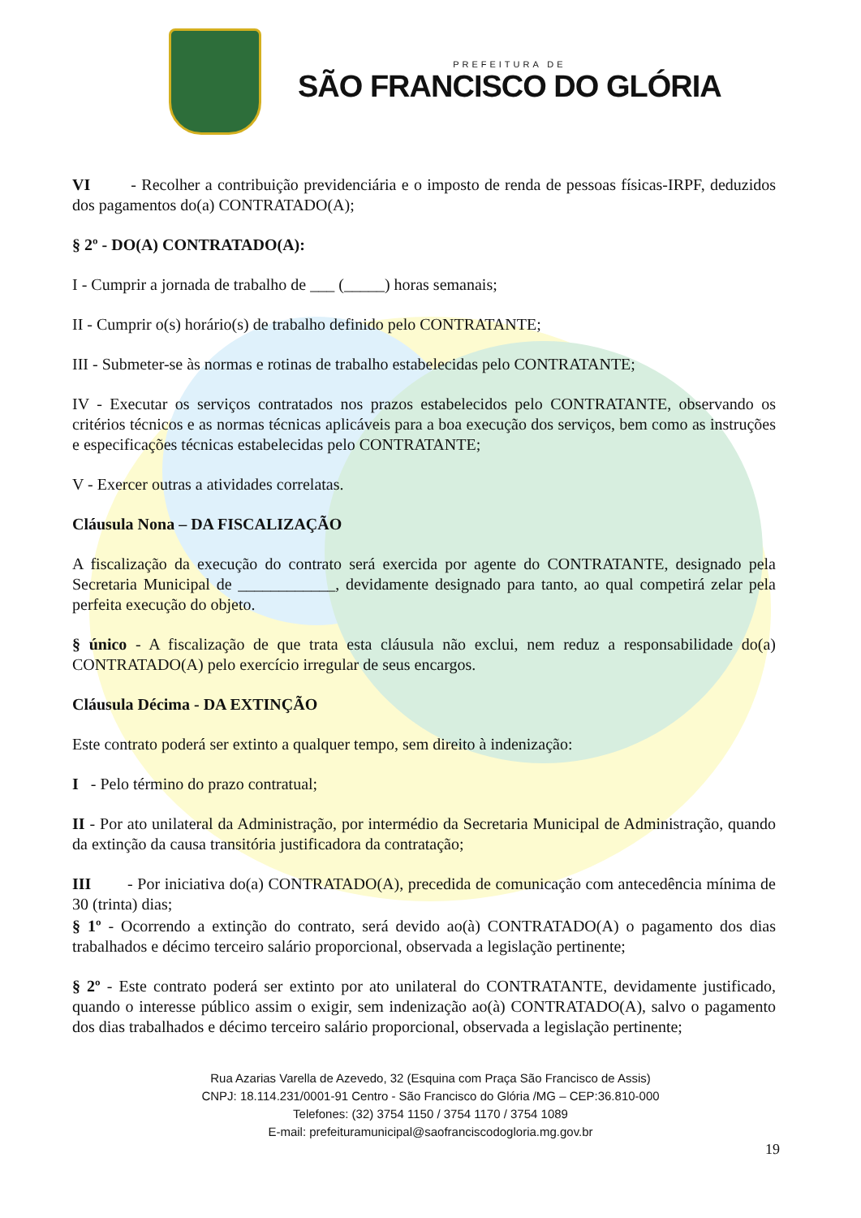PREFEITURA DE
SÃO FRANCISCO DO GLÓRIA
VI - Recolher a contribuição previdenciária e o imposto de renda de pessoas físicas-IRPF, deduzidos dos pagamentos do(a) CONTRATADO(A);
§ 2º - DO(A) CONTRATADO(A):
I - Cumprir a jornada de trabalho de ___ (_____) horas semanais;
II - Cumprir o(s) horário(s) de trabalho definido pelo CONTRATANTE;
III - Submeter-se às normas e rotinas de trabalho estabelecidas pelo CONTRATANTE;
IV - Executar os serviços contratados nos prazos estabelecidos pelo CONTRATANTE, observando os critérios técnicos e as normas técnicas aplicáveis para a boa execução dos serviços, bem como as instruções e especificações técnicas estabelecidas pelo CONTRATANTE;
V - Exercer outras a atividades correlatas.
Cláusula Nona – DA FISCALIZAÇÃO
A fiscalização da execução do contrato será exercida por agente do CONTRATANTE, designado pela Secretaria Municipal de ____________, devidamente designado para tanto, ao qual competirá zelar pela perfeita execução do objeto.
§ único - A fiscalização de que trata esta cláusula não exclui, nem reduz a responsabilidade do(a) CONTRATADO(A) pelo exercício irregular de seus encargos.
Cláusula Décima - DA EXTINÇÃO
Este contrato poderá ser extinto a qualquer tempo, sem direito à indenização:
I - Pelo término do prazo contratual;
II - Por ato unilateral da Administração, por intermédio da Secretaria Municipal de Administração, quando da extinção da causa transitória justificadora da contratação;
III - Por iniciativa do(a) CONTRATADO(A), precedida de comunicação com antecedência mínima de 30 (trinta) dias;
§ 1º - Ocorrendo a extinção do contrato, será devido ao(à) CONTRATADO(A) o pagamento dos dias trabalhados e décimo terceiro salário proporcional, observada a legislação pertinente;
§ 2º - Este contrato poderá ser extinto por ato unilateral do CONTRATANTE, devidamente justificado, quando o interesse público assim o exigir, sem indenização ao(à) CONTRATADO(A), salvo o pagamento dos dias trabalhados e décimo terceiro salário proporcional, observada a legislação pertinente;
Rua Azarias Varella de Azevedo, 32 (Esquina com Praça São Francisco de Assis)
CNPJ: 18.114.231/0001-91 Centro - São Francisco do Glória /MG – CEP:36.810-000
Telefones: (32) 3754 1150 / 3754 1170 / 3754 1089
E-mail: prefeituramunicipal@saofranciscodogloria.mg.gov.br
19